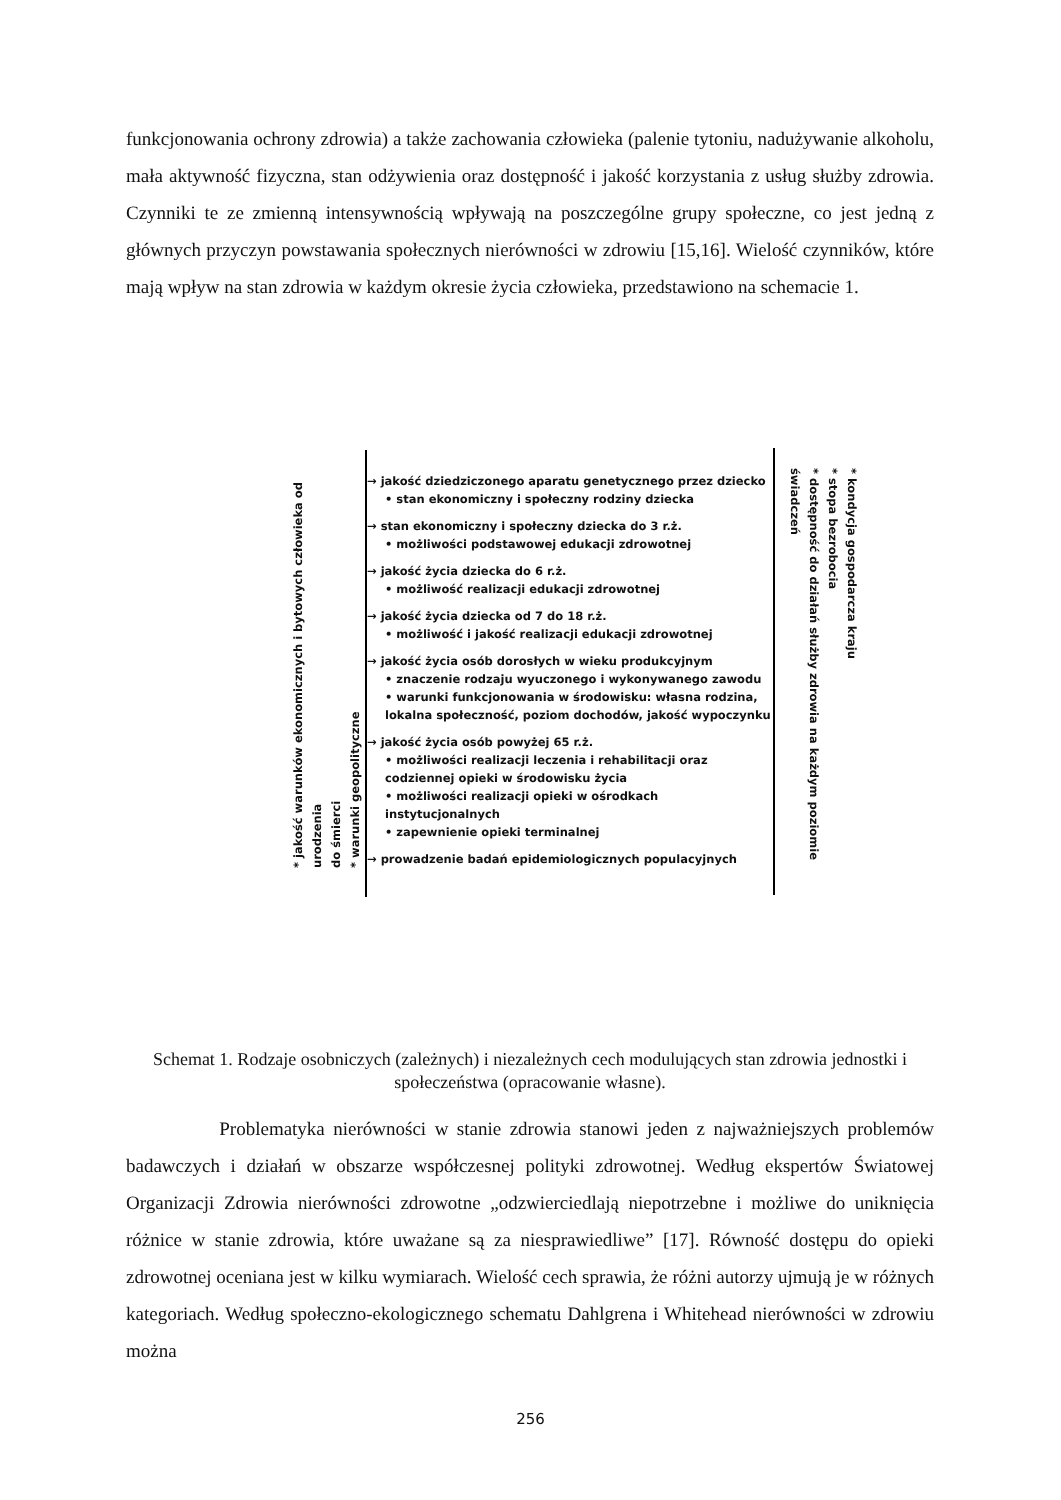funkcjonowania ochrony zdrowia) a także zachowania człowieka (palenie tytoniu, nadużywanie alkoholu, mała aktywność fizyczna, stan odżywienia oraz dostępność i jakość korzystania z usług służby zdrowia. Czynniki te ze zmienną intensywnością wpływają na poszczególne grupy społeczne, co jest jedną z głównych przyczyn powstawania społecznych nierówności w zdrowiu [15,16]. Wielość czynników, które mają wpływ na stan zdrowia w każdym okresie życia człowieka, przedstawiono na schemacie 1.
* jakość warunków ekonomicznych i bytowych człowieka od urodzenia
do śmierci
* warunki geopolityczne
→ jakość dziedziczonego aparatu genetycznego przez dziecko
• stan ekonomiczny i społeczny rodziny dziecka
→ stan ekonomiczny i społeczny dziecka do 3 r.ż.
• możliwości podstawowej edukacji zdrowotnej
→ jakość życia dziecka do 6 r.ż.
• możliwość realizacji edukacji zdrowotnej
→ jakość życia dziecka od 7 do 18 r.ż.
• możliwość i jakość realizacji edukacji zdrowotnej
→ jakość życia osób dorosłych w wieku produkcyjnym
• znaczenie rodzaju wyuczonego i wykonywanego zawodu
• warunki funkcjonowania w środowisku: własna rodzina, lokalna społeczność, poziom dochodów, jakość wypoczynku
→ jakość życia osób powyżej 65 r.ż.
• możliwości realizacji leczenia i rehabilitacji oraz codziennej opieki w środowisku życia
• możliwości realizacji opieki w ośrodkach instytucjonalnych
• zapewnienie opieki terminalnej
→ prowadzenie badań epidemiologicznych populacyjnych
* kondycja gospodarcza kraju
* stopa bezrobocia
* dostępność do działań służby zdrowia na każdym poziomie świadczeń
Schemat 1. Rodzaje osobniczych (zależnych) i niezależnych cech modulujących stan zdrowia jednostki i społeczeństwa (opracowanie własne).
Problematyka nierówności w stanie zdrowia stanowi jeden z najważniejszych problemów badawczych i działań w obszarze współczesnej polityki zdrowotnej. Według ekspertów Światowej Organizacji Zdrowia nierówności zdrowotne „odzwierciedlają niepotrzebne i możliwe do uniknięcia różnice w stanie zdrowia, które uważane są za niesprawiedliwe” [17]. Równość dostępu do opieki zdrowotnej oceniana jest w kilku wymiarach. Wielość cech sprawia, że różni autorzy ujmują je w różnych kategoriach. Według społeczno-ekologicznego schematu Dahlgrena i Whitehead nierówności w zdrowiu można
256